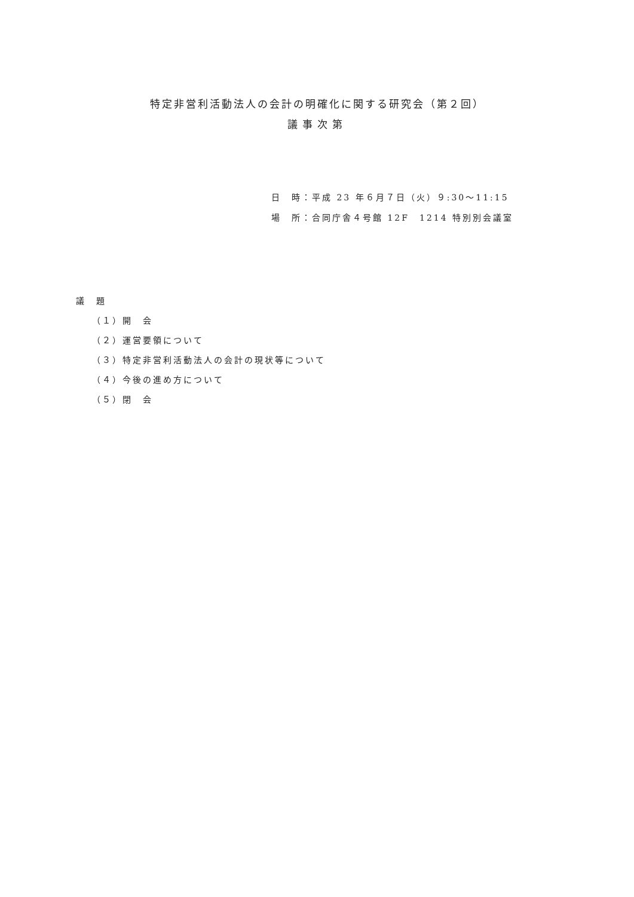特定非営利活動法人の会計の明確化に関する研究会（第２回）
議事次第
日　時：平成 23 年６月７日（火）９:30～11:15
場　所：合同庁舎４号館 12F　1214 特別別会議室
議　題
（１）開　会
（２）運営要領について
（３）特定非営利活動法人の会計の現状等について
（４）今後の進め方について
（５）閉　会